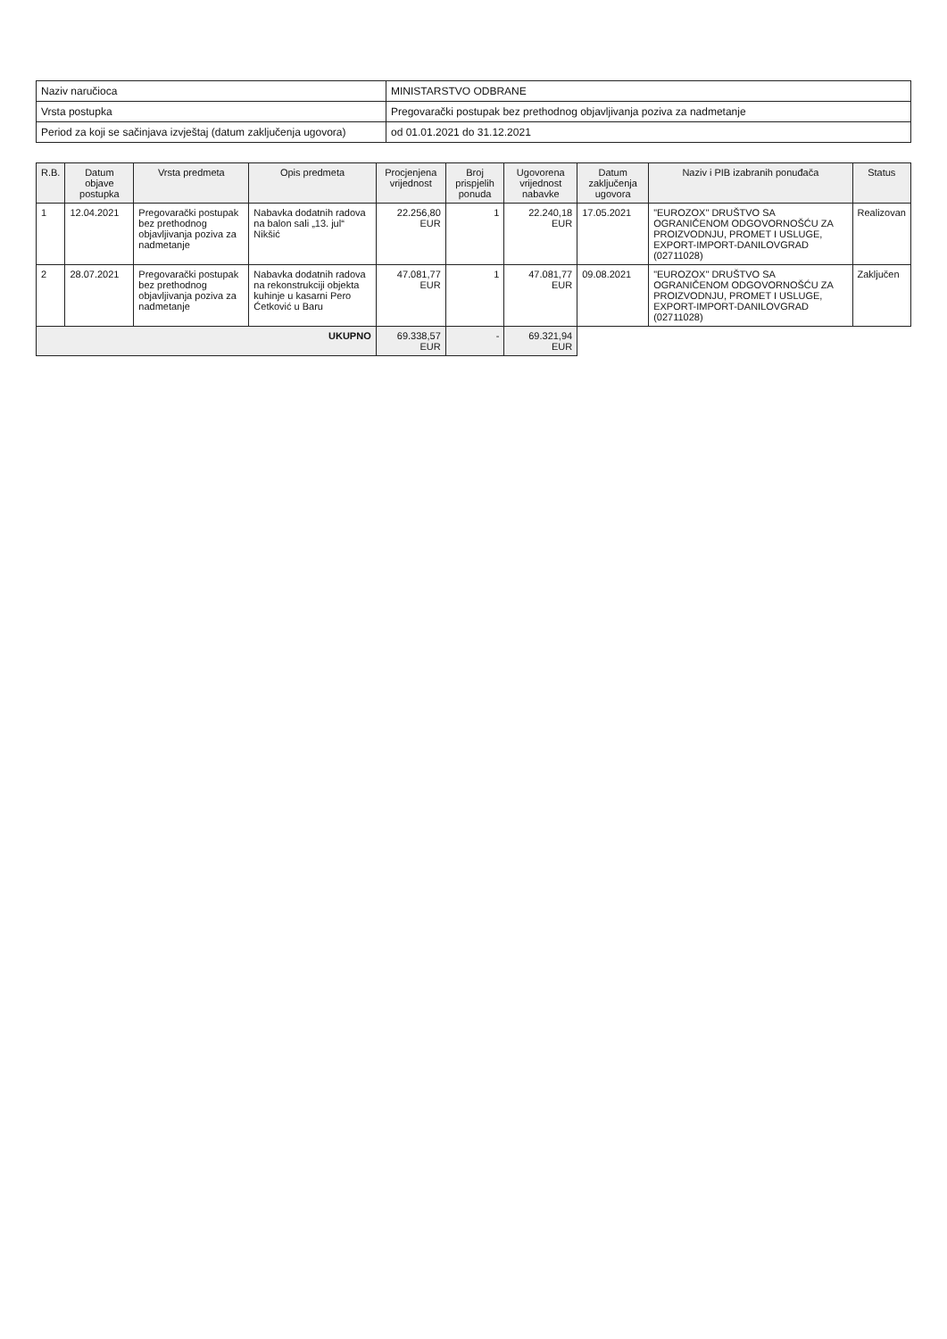| Naziv naručioca | MINISTARSTVO ODBRANE |
| Vrsta postupka | Pregovarački postupak bez prethodnog objavljivanja poziva za nadmetanje |
| Period za koji se sačinjava izvještaj (datum zaključenja ugovora) | od 01.01.2021 do 31.12.2021 |
| R.B. | Datum objave postupka | Vrsta predmeta | Opis predmeta | Procjenjena vrijednost | Broj prispjelih ponuda | Ugovorena vrijednost nabavke | Datum zaključenja ugovora | Naziv i PIB izabranih ponuđača | Status |
| --- | --- | --- | --- | --- | --- | --- | --- | --- | --- |
| 1 | 12.04.2021 | Pregovarački postupak bez prethodnog objavljivanja poziva za nadmetanje | Nabavka dodatnih radova na balon sali „13. jul“ Nikšić | 22.256,80 EUR | 1 | 22.240,18 EUR | 17.05.2021 | "EUROZOX" DRUŠTVO SA OGRANIČENOM ODGOVORNOŠĆU ZA PROIZVODNJU, PROMET I USLUGE, EXPORT-IMPORT-DANILOVGRAD (02711028) | Realizovan |
| 2 | 28.07.2021 | Pregovarački postupak bez prethodnog objavljivanja poziva za nadmetanje | Nabavka dodatnih radova na rekonstrukciji objekta kuhinje u kasarni Pero Ćetković u Baru | 47.081,77 EUR | 1 | 47.081,77 EUR | 09.08.2021 | "EUROZOX" DRUŠTVO SA OGRANIČENOM ODGOVORNOŠĆU ZA PROIZVODNJU, PROMET I USLUGE, EXPORT-IMPORT-DANILOVGRAD (02711028) | Zaključen |
| UKUPNO | | | | 69.338,57 EUR | - | 69.321,94 EUR | | | |